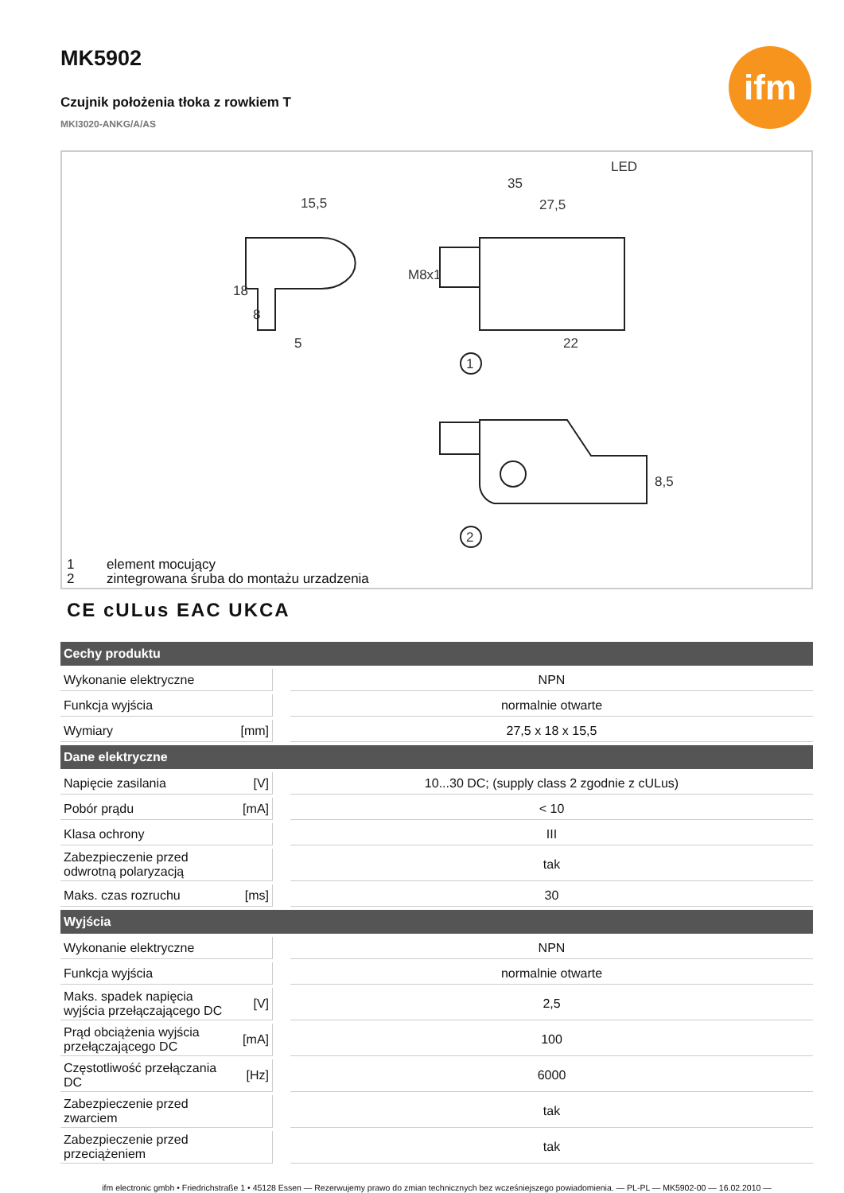MK5902
ifm
Czujnik położenia tłoka z rowkiem T
MKI3020-ANKG/A/AS
15,5
5
18
8
35
27,5
LED
22
M8x1
1
2
8,5
1 element mocujący
2 zintegrowana śruba do montażu urzadzenia
CE cULus EAC UKCA
| Cechy produktu | | | |
| --- | --- | --- | --- |
| Wykonanie elektryczne | | | NPN |
| Funkcja wyjścia | | | normalnie otwarte |
| Wymiary | [mm] | | 27,5 x 18 x 15,5 |
| Dane elektryczne | | | |
| Napięcie zasilania | [V] | | 10...30 DC; (supply class 2 zgodnie z cULus) |
| Pobór prądu | [mA] | | < 10 |
| Klasa ochrony | | | III |
| Zabezpieczenie przed odwrotną polaryzacją | | | tak |
| Maks. czas rozruchu | [ms] | | 30 |
| Wyjścia | | | |
| Wykonanie elektryczne | | | NPN |
| Funkcja wyjścia | | | normalnie otwarte |
| Maks. spadek napięcia wyjścia przełączającego DC | [V] | | 2,5 |
| Prąd obciążenia wyjścia przełączającego DC | [mA] | | 100 |
| Częstotliwość przełączania DC | [Hz] | | 6000 |
| Zabezpieczenie przed zwarciem | | | tak |
| Zabezpieczenie przed przeciążeniem | | | tak |
ifm electronic gmbh • Friedrichstraße 1 • 45128 Essen — Rezerwujemy prawo do zmian technicznych bez wcześniejszego powiadomienia. — PL-PL — MK5902-00 — 16.02.2010 —